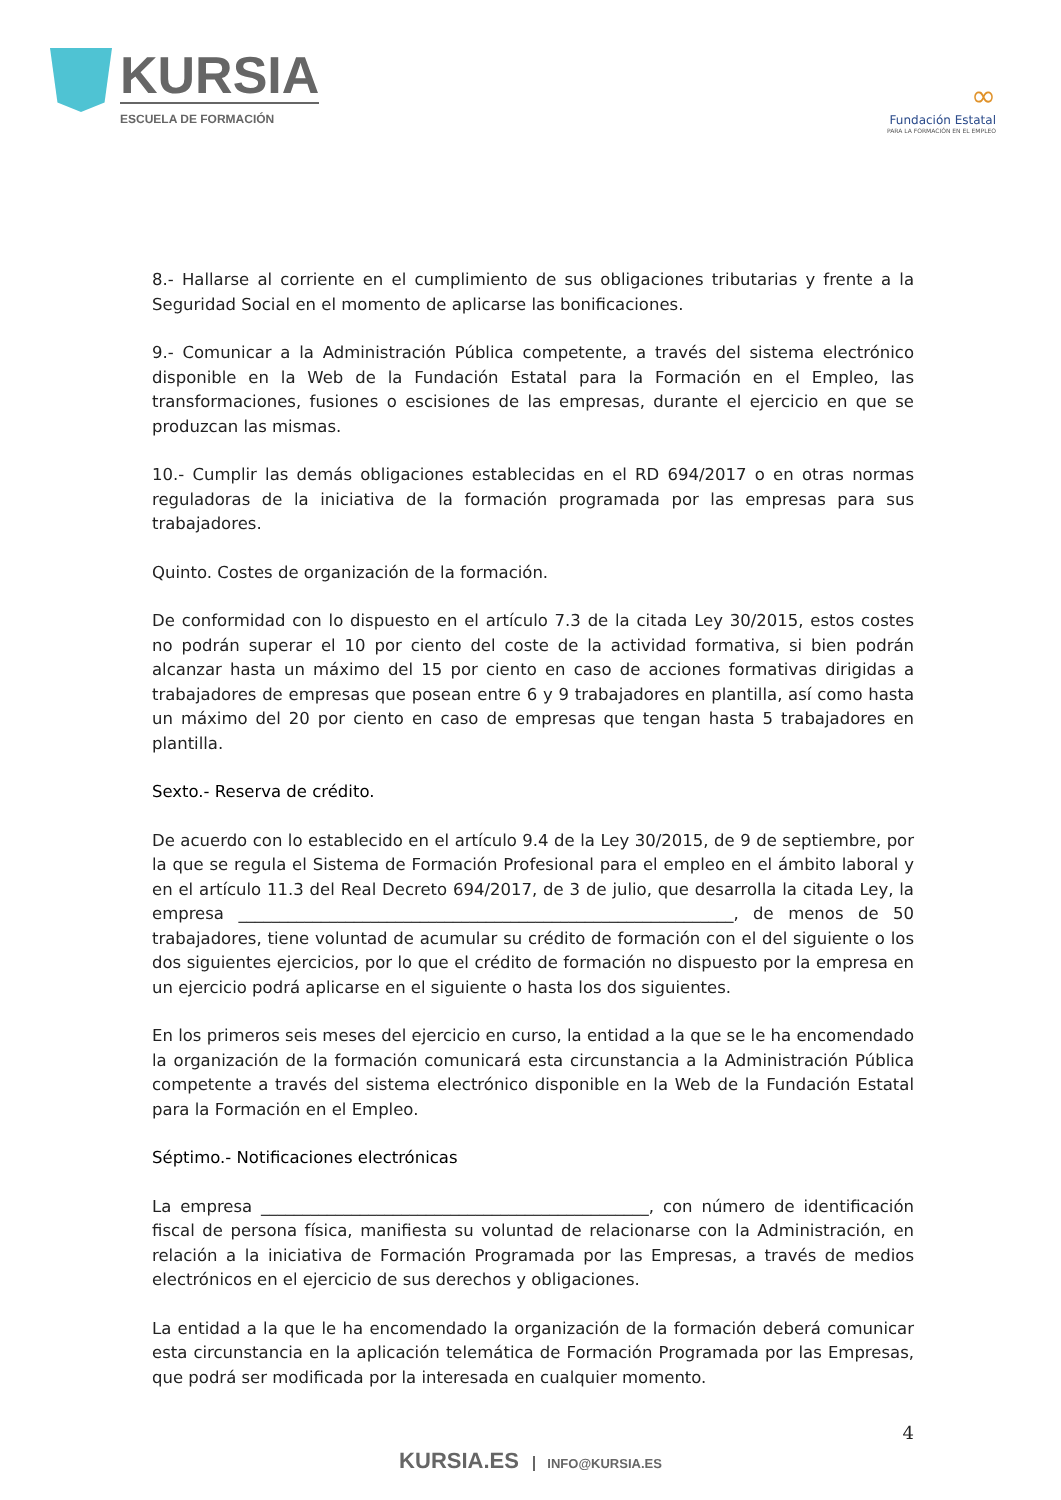KURSIA
ESCUELA DE FORMACIÓN
∞
Fundación Estatal
PARA LA FORMACIÓN EN EL EMPLEO
8.- Hallarse al corriente en el cumplimiento de sus obligaciones tributarias y frente a la Seguridad Social en el momento de aplicarse las bonificaciones.
9.- Comunicar a la Administración Pública competente, a través del sistema electrónico disponible en la Web de la Fundación Estatal para la Formación en el Empleo, las transformaciones, fusiones o escisiones de las empresas, durante el ejercicio en que se produzcan las mismas.
10.- Cumplir las demás obligaciones establecidas en el RD 694/2017 o en otras normas reguladoras de la iniciativa de la formación programada por las empresas para sus trabajadores.
Quinto. Costes de organización de la formación.
De conformidad con lo dispuesto en el artículo 7.3 de la citada Ley 30/2015, estos costes no podrán superar el 10 por ciento del coste de la actividad formativa, si bien podrán alcanzar hasta un máximo del 15 por ciento en caso de acciones formativas dirigidas a trabajadores de empresas que posean entre 6 y 9 trabajadores en plantilla, así como hasta un máximo del 20 por ciento en caso de empresas que tengan hasta 5 trabajadores en plantilla.
Sexto.- Reserva de crédito.
De acuerdo con lo establecido en el artículo 9.4 de la Ley 30/2015, de 9 de septiembre, por la que se regula el Sistema de Formación Profesional para el empleo en el ámbito laboral y en el artículo 11.3 del Real Decreto 694/2017, de 3 de julio, que desarrolla la citada Ley, la empresa ____________________________________________________________, de menos de 50 trabajadores, tiene voluntad de acumular su crédito de formación con el del siguiente o los dos siguientes ejercicios, por lo que el crédito de formación no dispuesto por la empresa en un ejercicio podrá aplicarse en el siguiente o hasta los dos siguientes.
En los primeros seis meses del ejercicio en curso, la entidad a la que se le ha encomendado la organización de la formación comunicará esta circunstancia a la Administración Pública competente a través del sistema electrónico disponible en la Web de la Fundación Estatal para la Formación en el Empleo.
Séptimo.- Notificaciones electrónicas
La empresa _______________________________________________, con número de identificación fiscal de persona física, manifiesta su voluntad de relacionarse con la Administración, en relación a la iniciativa de Formación Programada por las Empresas, a través de medios electrónicos en el ejercicio de sus derechos y obligaciones.
La entidad a la que le ha encomendado la organización de la formación deberá comunicar esta circunstancia en la aplicación telemática de Formación Programada por las Empresas, que podrá ser modificada por la interesada en cualquier momento.
4
KURSIA.ES INFO@KURSIA.ES